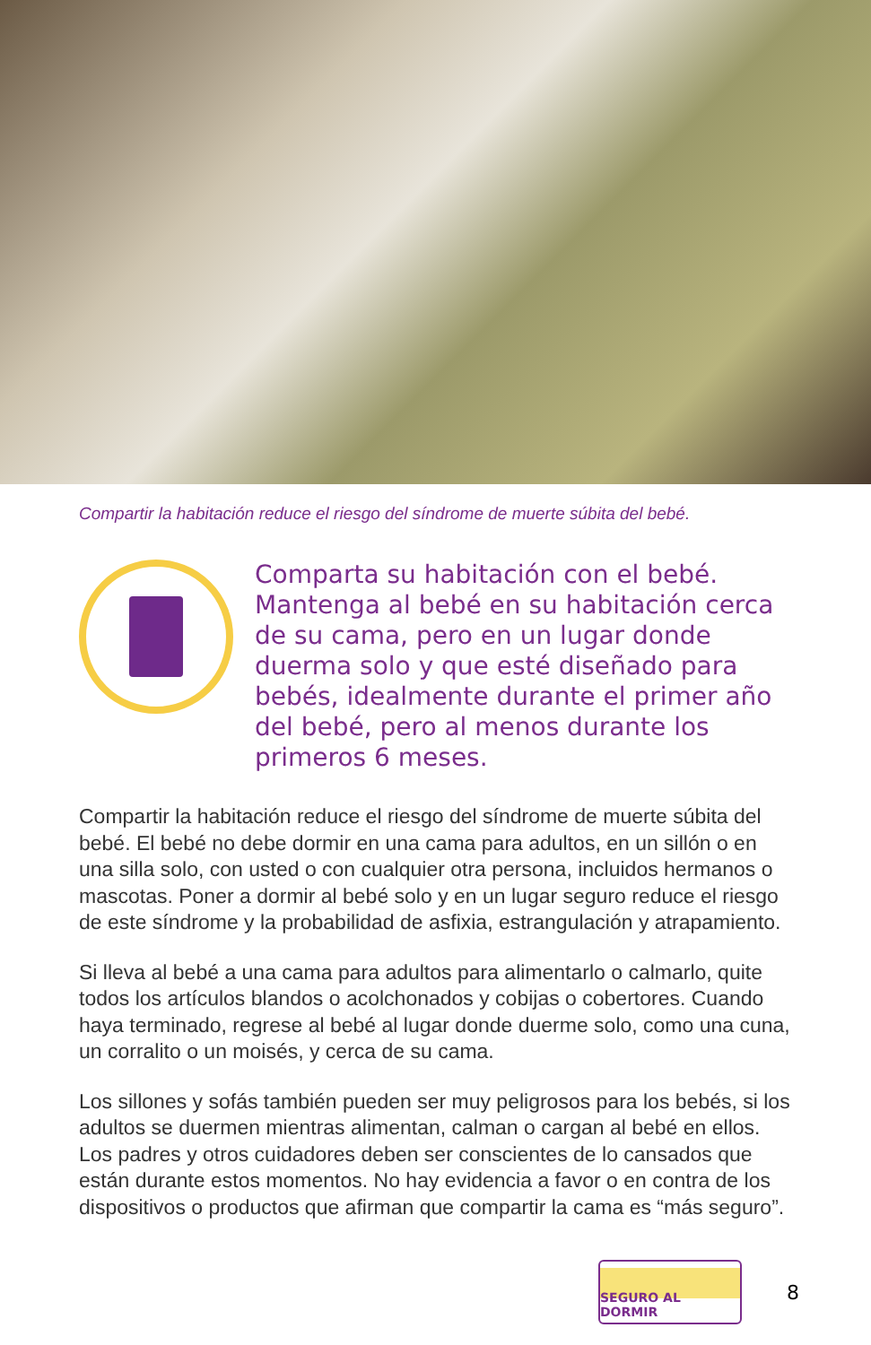Compartir la habitación reduce el riesgo del síndrome de muerte súbita del bebé.
Comparta su habitación con el bebé. Mantenga al bebé en su habitación cerca de su cama, pero en un lugar donde duerma solo y que esté diseñado para bebés, idealmente durante el primer año del bebé, pero al menos durante los primeros 6 meses.
Compartir la habitación reduce el riesgo del síndrome de muerte súbita del bebé. El bebé no debe dormir en una cama para adultos, en un sillón o en una silla solo, con usted o con cualquier otra persona, incluidos hermanos o mascotas. Poner a dormir al bebé solo y en un lugar seguro reduce el riesgo de este síndrome y la probabilidad de asfixia, estrangulación y atrapamiento.
Si lleva al bebé a una cama para adultos para alimentarlo o calmarlo, quite todos los artículos blandos o acolchonados y cobijas o cobertores. Cuando haya terminado, regrese al bebé al lugar donde duerme solo, como una cuna, un corralito o un moisés, y cerca de su cama.
Los sillones y sofás también pueden ser muy peligrosos para los bebés, si los adultos se duermen mientras alimentan, calman o cargan al bebé en ellos. Los padres y otros cuidadores deben ser conscientes de lo cansados que están durante estos momentos. No hay evidencia a favor o en contra de los dispositivos o productos que afirman que compartir la cama es “más seguro”.
SEGURO AL DORMIR
8